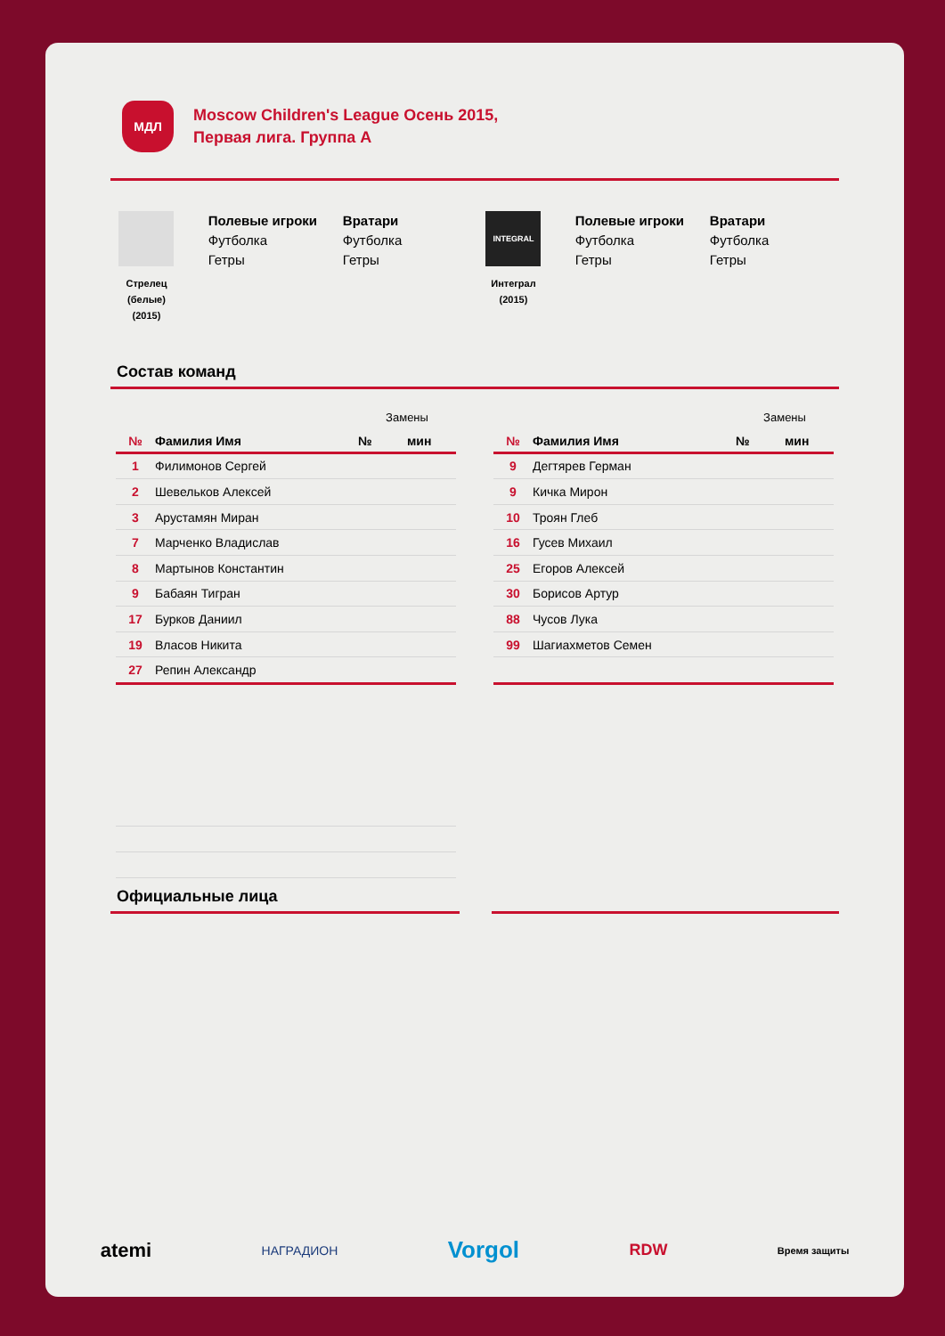МДЛ
Moscow Children's League Осень 2015,
Первая лига. Группа А
Стрелец
(белые)
(2015)
Полевые игроки
Футболка
Гетры
Вратари
Футболка
Гетры
INTEGRAL
Интеграл
(2015)
Полевые игроки
Футболка
Гетры
Вратари
Футболка
Гетры
Состав команд
| | | Замены | |
| № | Фамилия Имя | № | мин |
| 1 | Филимонов Сергей | | |
| 2 | Шевельков Алексей | | |
| 3 | Арустамян Миран | | |
| 7 | Марченко Владислав | | |
| 8 | Мартынов Константин | | |
| 9 | Бабаян Тигран | | |
| 17 | Бурков Даниил | | |
| 19 | Власов Никита | | |
| 27 | Репин Александр | | |
| | | Замены | |
| № | Фамилия Имя | № | мин |
| 9 | Дегтярев Герман | | |
| 9 | Кичка Мирон | | |
| 10 | Троян Глеб | | |
| 16 | Гусев Михаил | | |
| 25 | Егоров Алексей | | |
| 30 | Борисов Артур | | |
| 88 | Чусов Лука | | |
| 99 | Шагиахметов Семен | | |
Официальные лица
atemi НАГРАДИОН Vorgol RDW Время защиты